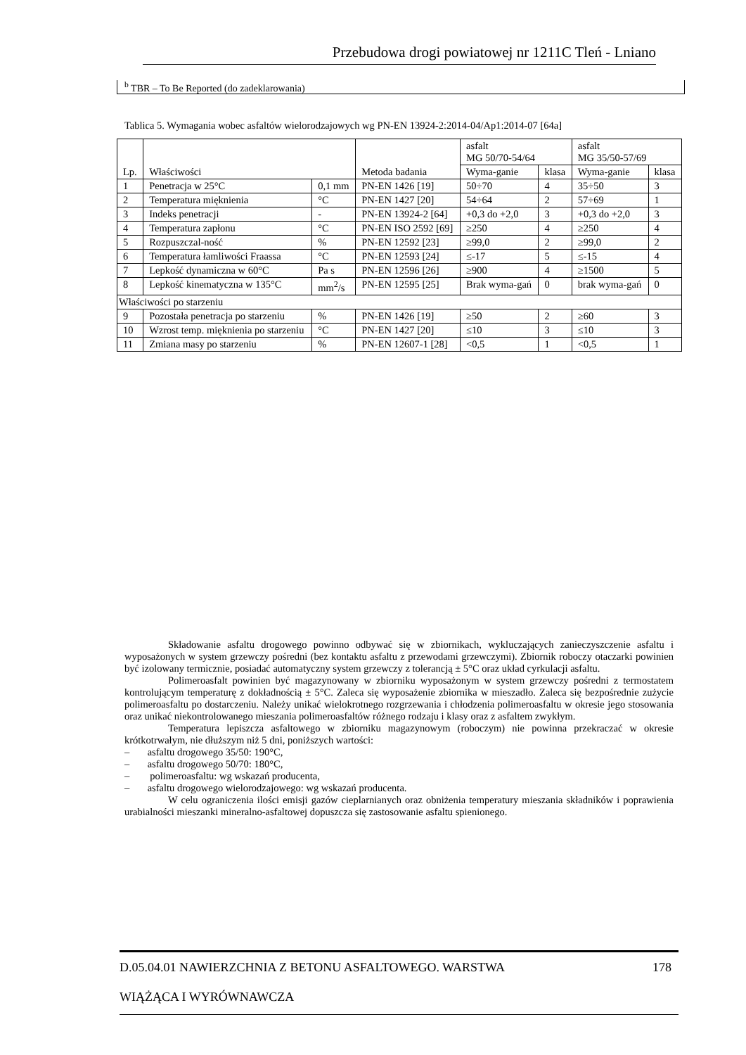Przebudowa drogi powiatowej nr 1211C Tleń - Lniano
<sup>b</sup> TBR – To Be Reported (do zadeklarowania)
Tablica 5. Wymagania wobec asfaltów wielorodzajowych wg PN-EN 13924-2:2014-04/Ap1:2014-07 [64a]
| Lp. | Właściwości | | Metoda badania | asfalt MG 50/70-54/64 | | asfalt MG 35/50-57/69 | |
| --- | --- | --- | --- | --- | --- | --- | --- |
| | | | | Wyma-ganie | klasa | Wyma-ganie | klasa |
| 1 | Penetracja w 25°C | 0,1 mm | PN-EN 1426 [19] | 50÷70 | 4 | 35÷50 | 3 |
| 2 | Temperatura mięknienia | °C | PN-EN 1427 [20] | 54÷64 | 2 | 57÷69 | 1 |
| 3 | Indeks penetracji | - | PN-EN 13924-2 [64] | +0,3 do +2,0 | 3 | +0,3 do +2,0 | 3 |
| 4 | Temperatura zapłonu | °C | PN-EN ISO 2592 [69] | ≥250 | 4 | ≥250 | 4 |
| 5 | Rozpuszczal-ność | % | PN-EN 12592 [23] | ≥99,0 | 2 | ≥99,0 | 2 |
| 6 | Temperatura łamliwości Fraassa | °C | PN-EN 12593 [24] | ≤-17 | 5 | ≤-15 | 4 |
| 7 | Lepkość dynamiczna w 60°C | Pa s | PN-EN 12596 [26] | ≥900 | 4 | ≥1500 | 5 |
| 8 | Lepkość kinematyczna w 135°C | mm<sup>2</sup>/s | PN-EN 12595 [25] | Brak wyma-gań | 0 | brak wyma-gań | 0 |
| Właściwości po starzeniu | | | | | | | |
| 9 | Pozostała penetracja po starzeniu | % | PN-EN 1426 [19] | ≥50 | 2 | ≥60 | 3 |
| 10 | Wzrost temp. mięknienia po starzeniu | °C | PN-EN 1427 [20] | ≤10 | 3 | ≤10 | 3 |
| 11 | Zmiana masy po starzeniu | % | PN-EN 12607-1 [28] | <0,5 | 1 | <0,5 | 1 |
Składowanie asfaltu drogowego powinno odbywać się w zbiornikach, wykluczających zanieczyszczenie asfaltu i wyposażonych w system grzewczy pośredni (bez kontaktu asfaltu z przewodami grzewczymi). Zbiornik roboczy otaczarki powinien być izolowany termicznie, posiadać automatyczny system grzewczy z tolerancją ± 5°C oraz układ cyrkulacji asfaltu.
Polimeroasfalt powinien być magazynowany w zbiorniku wyposażonym w system grzewczy pośredni z termostatem kontrolującym temperaturę z dokładnością ± 5°C. Zaleca się wyposażenie zbiornika w mieszadło. Zaleca się bezpośrednie zużycie polimeroasfaltu po dostarczeniu. Należy unikać wielokrotnego rozgrzewania i chłodzenia polimeroasfaltu w okresie jego stosowania oraz unikać niekontrolowanego mieszania polimeroasfaltów różnego rodzaju i klasy oraz z asfaltem zwykłym.
Temperatura lepiszcza asfaltowego w zbiorniku magazynowym (roboczym) nie powinna przekraczać w okresie krótkotrwałym, nie dłuższym niż 5 dni, poniższych wartości:
– asfaltu drogowego 35/50: 190°C,
– asfaltu drogowego 50/70: 180°C,
– polimeroasfaltu: wg wskazań producenta,
– asfaltu drogowego wielorodzajowego: wg wskazań producenta.
W celu ograniczenia ilości emisji gazów cieplarnianych oraz obniżenia temperatury mieszania składników i poprawienia urabialności mieszanki mineralno-asfaltowej dopuszcza się zastosowanie asfaltu spienionego.
D.05.04.01 NAWIERZCHNIA Z BETONU ASFALTOWEGO. WARSTWA 178
WIĄŻĄCA I WYRÓWNAWCZA